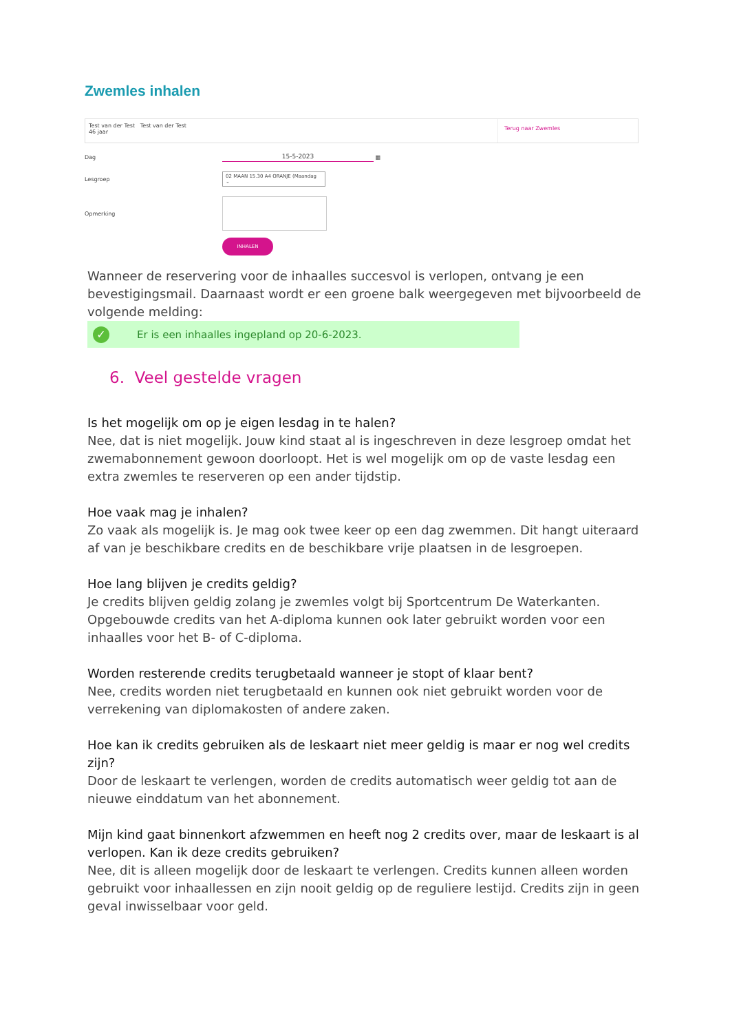Zwemles inhalen
Test van der Test Test van der Test
46 jaar
Terug naar Zwemles
Dag 15-5-2023 ▦
Lesgroep
02 MAAN 15.30 A4 ORANJE (Maandag ⌄
Opmerking
INHALEN
Wanneer de reservering voor de inhaalles succesvol is verlopen, ontvang je een bevestigingsmail. Daarnaast wordt er een groene balk weergegeven met bijvoorbeeld de volgende melding:
✓ Er is een inhaalles ingepland op 20-6-2023.
6. Veel gestelde vragen
Is het mogelijk om op je eigen lesdag in te halen?
Nee, dat is niet mogelijk. Jouw kind staat al is ingeschreven in deze lesgroep omdat het zwemabonnement gewoon doorloopt. Het is wel mogelijk om op de vaste lesdag een extra zwemles te reserveren op een ander tijdstip.
Hoe vaak mag je inhalen?
Zo vaak als mogelijk is. Je mag ook twee keer op een dag zwemmen. Dit hangt uiteraard af van je beschikbare credits en de beschikbare vrije plaatsen in de lesgroepen.
Hoe lang blijven je credits geldig?
Je credits blijven geldig zolang je zwemles volgt bij Sportcentrum De Waterkanten. Opgebouwde credits van het A-diploma kunnen ook later gebruikt worden voor een inhaalles voor het B- of C-diploma.
Worden resterende credits terugbetaald wanneer je stopt of klaar bent?
Nee, credits worden niet terugbetaald en kunnen ook niet gebruikt worden voor de verrekening van diplomakosten of andere zaken.
Hoe kan ik credits gebruiken als de leskaart niet meer geldig is maar er nog wel credits zijn?
Door de leskaart te verlengen, worden de credits automatisch weer geldig tot aan de nieuwe einddatum van het abonnement.
Mijn kind gaat binnenkort afzwemmen en heeft nog 2 credits over, maar de leskaart is al verlopen. Kan ik deze credits gebruiken?
Nee, dit is alleen mogelijk door de leskaart te verlengen. Credits kunnen alleen worden gebruikt voor inhaallessen en zijn nooit geldig op de reguliere lestijd. Credits zijn in geen geval inwisselbaar voor geld.